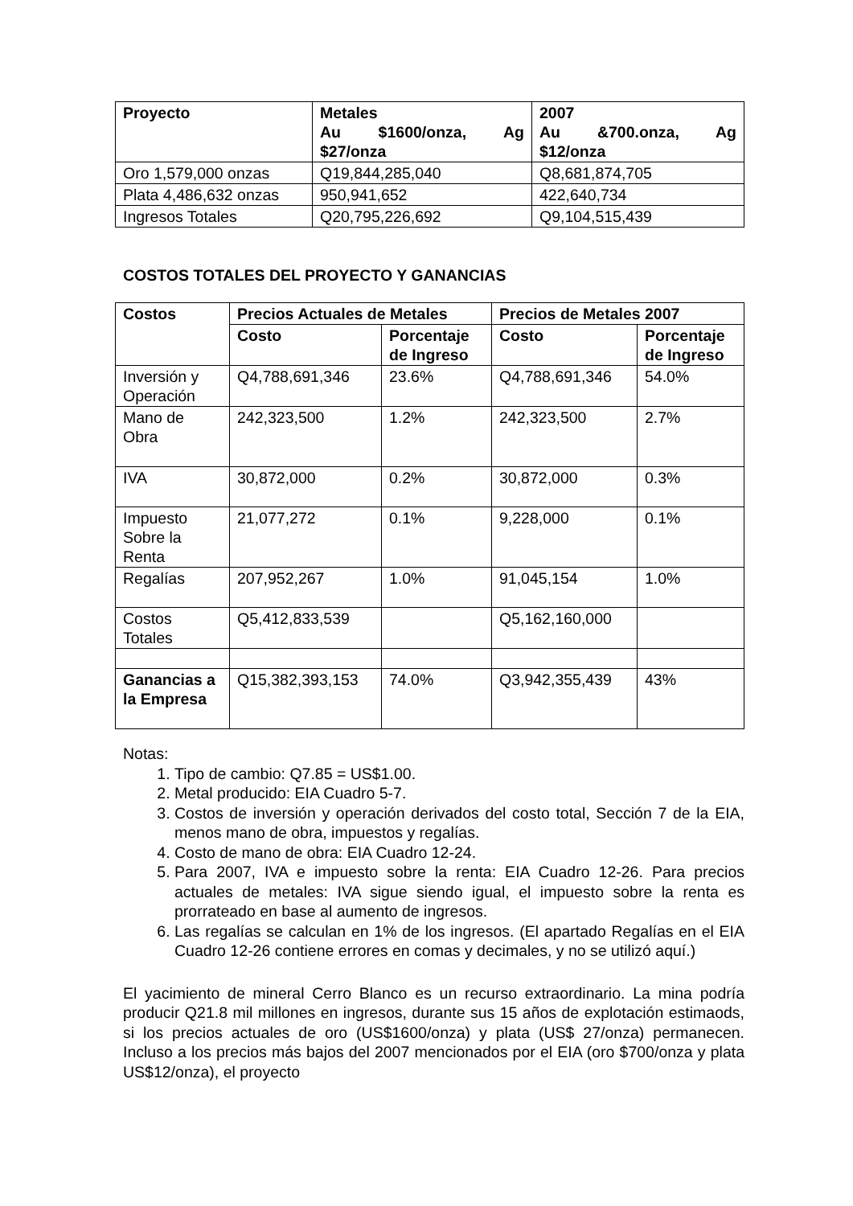| Proyecto | Metales Au $1600/onza, Ag $27/onza | 2007 Au &700.onza, Ag $12/onza |
| --- | --- | --- |
| Oro 1,579,000 onzas | Q19,844,285,040 | Q8,681,874,705 |
| Plata 4,486,632 onzas | 950,941,652 | 422,640,734 |
| Ingresos Totales | Q20,795,226,692 | Q9,104,515,439 |
COSTOS TOTALES DEL PROYECTO Y GANANCIAS
| Costos | Precios Actuales de Metales | | Precios de Metales 2007 | |
| --- | --- | --- | --- | --- |
| | Costo | Porcentaje de Ingreso | Costo | Porcentaje de Ingreso |
| Inversión y Operación | Q4,788,691,346 | 23.6% | Q4,788,691,346 | 54.0% |
| Mano de Obra | 242,323,500 | 1.2% | 242,323,500 | 2.7% |
| IVA | 30,872,000 | 0.2% | 30,872,000 | 0.3% |
| Impuesto Sobre la Renta | 21,077,272 | 0.1% | 9,228,000 | 0.1% |
| Regalías | 207,952,267 | 1.0% | 91,045,154 | 1.0% |
| Costos Totales | Q5,412,833,539 | | Q5,162,160,000 | |
| Ganancias a la Empresa | Q15,382,393,153 | 74.0% | Q3,942,355,439 | 43% |
Notas:
1. Tipo de cambio: Q7.85 = US$1.00.
2. Metal producido: EIA Cuadro 5-7.
3. Costos de inversión y operación derivados del costo total, Sección 7 de la EIA, menos mano de obra, impuestos y regalías.
4. Costo de mano de obra: EIA Cuadro 12-24.
5. Para 2007, IVA e impuesto sobre la renta: EIA Cuadro 12-26. Para precios actuales de metales: IVA sigue siendo igual, el impuesto sobre la renta es prorrateado en base al aumento de ingresos.
6. Las regalías se calculan en 1% de los ingresos. (El apartado Regalías en el EIA Cuadro 12-26 contiene errores en comas y decimales, y no se utilizó aquí.)
El yacimiento de mineral Cerro Blanco es un recurso extraordinario. La mina podría producir Q21.8 mil millones en ingresos, durante sus 15 años de explotación estimaods, si los precios actuales de oro (US$1600/onza) y plata (US$ 27/onza) permanecen. Incluso a los precios más bajos del 2007 mencionados por el EIA (oro $700/onza y plata US$12/onza), el proyecto